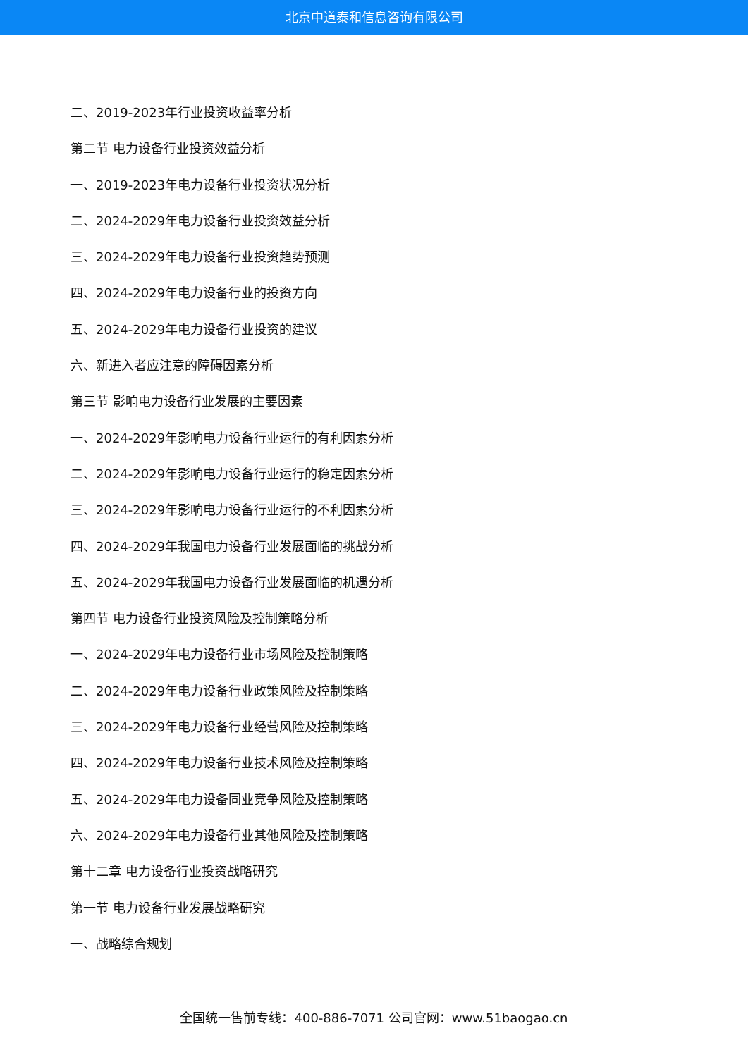北京中道泰和信息咨询有限公司
二、2019-2023年行业投资收益率分析
第二节 电力设备行业投资效益分析
一、2019-2023年电力设备行业投资状况分析
二、2024-2029年电力设备行业投资效益分析
三、2024-2029年电力设备行业投资趋势预测
四、2024-2029年电力设备行业的投资方向
五、2024-2029年电力设备行业投资的建议
六、新进入者应注意的障碍因素分析
第三节 影响电力设备行业发展的主要因素
一、2024-2029年影响电力设备行业运行的有利因素分析
二、2024-2029年影响电力设备行业运行的稳定因素分析
三、2024-2029年影响电力设备行业运行的不利因素分析
四、2024-2029年我国电力设备行业发展面临的挑战分析
五、2024-2029年我国电力设备行业发展面临的机遇分析
第四节 电力设备行业投资风险及控制策略分析
一、2024-2029年电力设备行业市场风险及控制策略
二、2024-2029年电力设备行业政策风险及控制策略
三、2024-2029年电力设备行业经营风险及控制策略
四、2024-2029年电力设备行业技术风险及控制策略
五、2024-2029年电力设备同业竞争风险及控制策略
六、2024-2029年电力设备行业其他风险及控制策略
第十二章 电力设备行业投资战略研究
第一节 电力设备行业发展战略研究
一、战略综合规划
全国统一售前专线：400-886-7071 公司官网：www.51baogao.cn